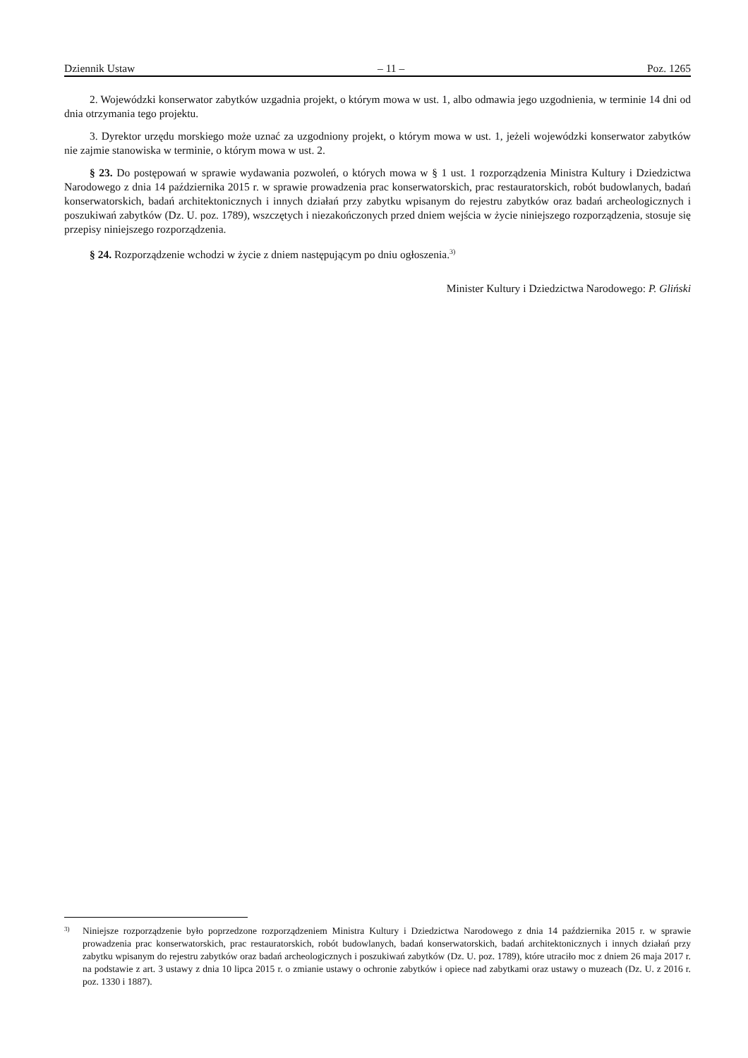Dziennik Ustaw – 11 – Poz. 1265
2. Wojewódzki konserwator zabytków uzgadnia projekt, o którym mowa w ust. 1, albo odmawia jego uzgodnienia, w terminie 14 dni od dnia otrzymania tego projektu.
3. Dyrektor urzędu morskiego może uznać za uzgodniony projekt, o którym mowa w ust. 1, jeżeli wojewódzki konserwator zabytków nie zajmie stanowiska w terminie, o którym mowa w ust. 2.
§ 23. Do postępowań w sprawie wydawania pozwoleń, o których mowa w § 1 ust. 1 rozporządzenia Ministra Kultury i Dziedzictwa Narodowego z dnia 14 października 2015 r. w sprawie prowadzenia prac konserwatorskich, prac restauratorskich, robót budowlanych, badań konserwatorskich, badań architektonicznych i innych działań przy zabytku wpisanym do rejestru zabytków oraz badań archeologicznych i poszukiwań zabytków (Dz. U. poz. 1789), wszczętych i niezakończonych przed dniem wejścia w życie niniejszego rozporządzenia, stosuje się przepisy niniejszego rozporządzenia.
§ 24. Rozporządzenie wchodzi w życie z dniem następującym po dniu ogłoszenia.<sup>3)</sup>
Minister Kultury i Dziedzictwa Narodowego: P. Gliński
3) Niniejsze rozporządzenie było poprzedzone rozporządzeniem Ministra Kultury i Dziedzictwa Narodowego z dnia 14 października 2015 r. w sprawie prowadzenia prac konserwatorskich, prac restauratorskich, robót budowlanych, badań konserwatorskich, badań architektonicznych i innych działań przy zabytku wpisanym do rejestru zabytków oraz badań archeologicznych i poszukiwań zabytków (Dz. U. poz. 1789), które utraciło moc z dniem 26 maja 2017 r. na podstawie z art. 3 ustawy z dnia 10 lipca 2015 r. o zmianie ustawy o ochronie zabytków i opiece nad zabytkami oraz ustawy o muzeach (Dz. U. z 2016 r. poz. 1330 i 1887).